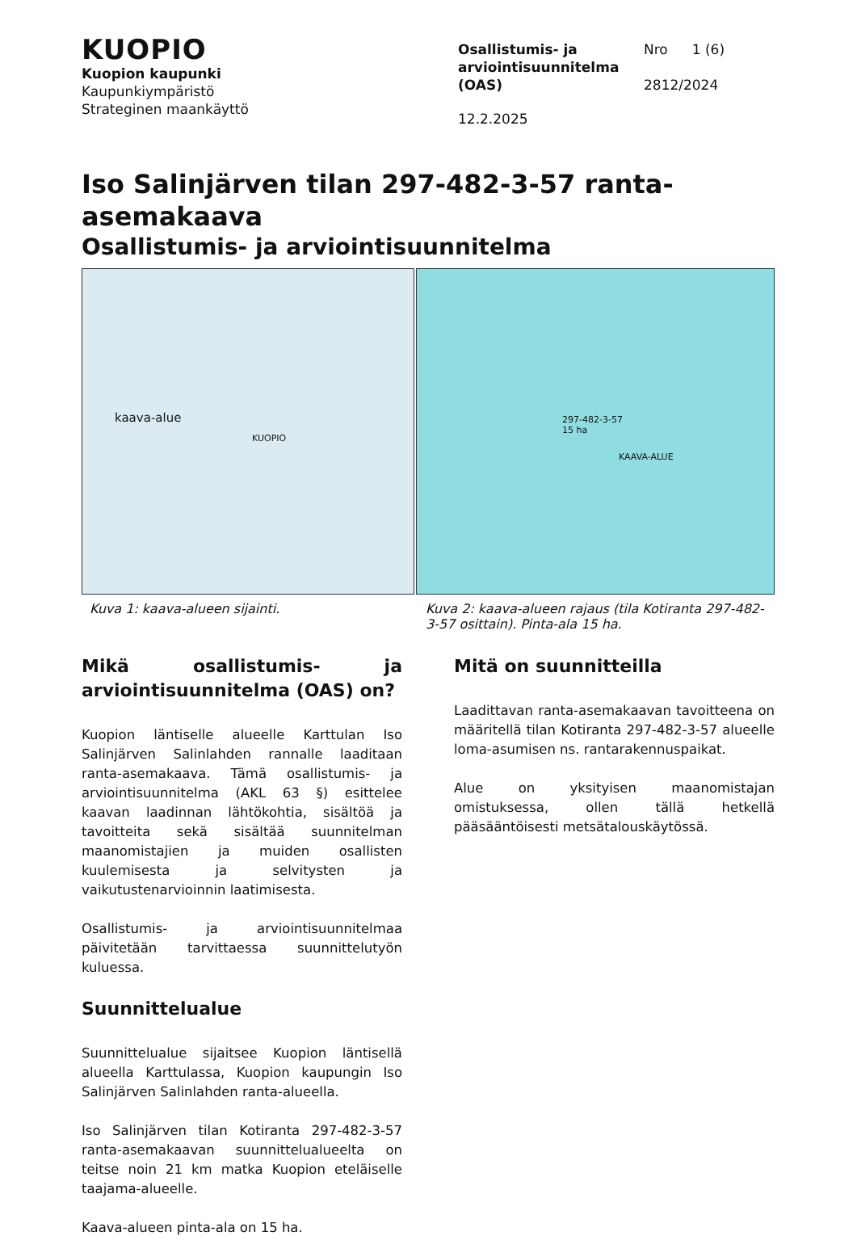KUOPIO
Kuopion kaupunki
Kaupunkiympäristö
Strateginen maankäyttö
Osallistumis- ja
arviointisuunnitelma
(OAS)
Nro 1 (6)
2812/2024
12.2.2025
Iso Salinjärven tilan 297-482-3-57 ranta-asemakaava
Osallistumis- ja arviointisuunnitelma
kaava-alue
KUOPIO
297-482-3-57
15 ha
KAAVA-ALUE
Kuva 1: kaava-alueen sijainti. Kuva 2: kaava-alueen rajaus (tila Kotiranta 297-482-3-57 osittain). Pinta-ala 15 ha.
Mikä osallistumis- ja arviointisuunnitelma (OAS) on?
Kuopion läntiselle alueelle Karttulan Iso Salinjärven Salinlahden rannalle laaditaan ranta-asemakaava. Tämä osallistumis- ja arviointisuunnitelma (AKL 63 §) esittelee kaavan laadinnan lähtökohtia, sisältöä ja tavoitteita sekä sisältää suunnitelman maanomistajien ja muiden osallisten kuulemisesta ja selvitysten ja vaikutustenarvioinnin laatimisesta.
Osallistumis- ja arviointisuunnitelmaa päivitetään tarvittaessa suunnittelutyön kuluessa.
Suunnittelualue
Suunnittelualue sijaitsee Kuopion läntisellä alueella Karttulassa, Kuopion kaupungin Iso Salinjärven Salinlahden ranta-alueella.
Iso Salinjärven tilan Kotiranta 297-482-3-57 ranta-asemakaavan suunnittelualueelta on teitse noin 21 km matka Kuopion eteläiselle taajama-alueelle.
Kaava-alueen pinta-ala on 15 ha.
Mitä on suunnitteilla
Laadittavan ranta-asemakaavan tavoitteena on määritellä tilan Kotiranta 297-482-3-57 alueelle loma-asumisen ns. rantarakennuspaikat.
Alue on yksityisen maanomistajan omistuksessa, ollen tällä hetkellä pääsääntöisesti metsätalouskäytössä.